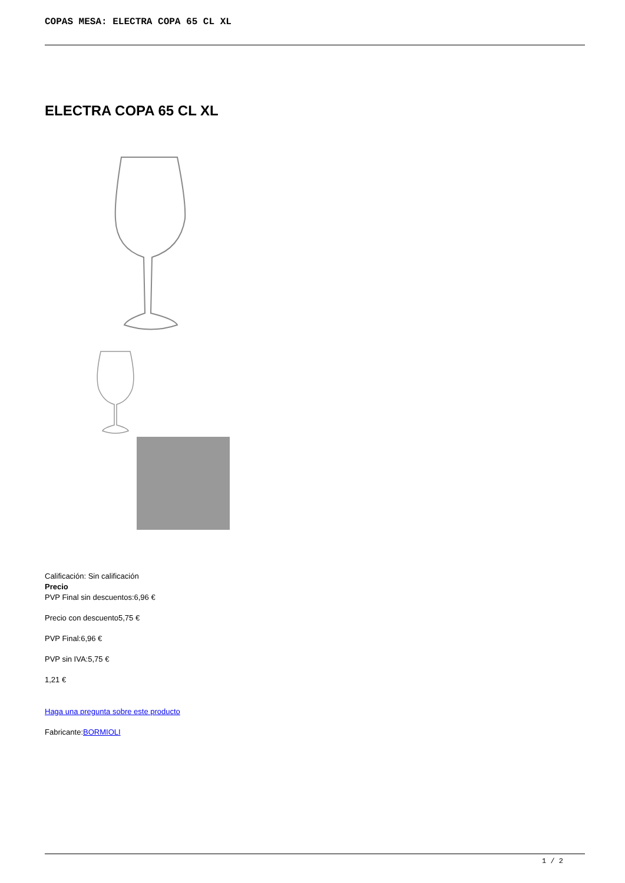COPAS MESA: ELECTRA COPA 65 CL XL
ELECTRA COPA 65 CL XL
Calificación: Sin calificación
Precio
PVP Final sin descuentos:6,96 €
Precio con descuento5,75 €
PVP Final:6,96 €
PVP sin IVA:5,75 €
1,21 €
Haga una pregunta sobre este producto
Fabricante:BORMIOLI
1 / 2